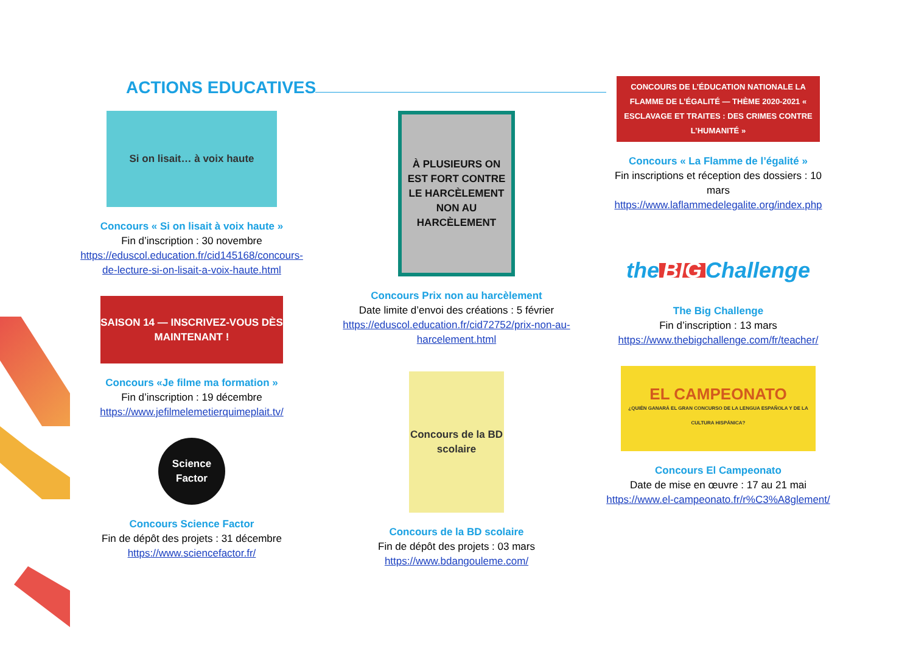ACTIONS EDUCATIVES
Si on lisait… à voix haute
Concours « Si on lisait à voix haute »
Fin d’inscription : 30 novembre
https://eduscol.education.fr/cid145168/concours-de-lecture-si-on-lisait-a-voix-haute.html
SAISON 14 — INSCRIVEZ-VOUS DÈS MAINTENANT !
Concours «Je filme ma formation »
Fin d’inscription : 19 décembre
https://www.jefilmelemetierquimeplait.tv/
Science Factor
Concours Science Factor
Fin de dépôt des projets : 31 décembre
https://www.sciencefactor.fr/
À PLUSIEURS ON EST FORT CONTRE LE HARCÈLEMENT
NON AU HARCÈLEMENT
Concours Prix non au harcèlement
Date limite d’envoi des créations : 5 février
https://eduscol.education.fr/cid72752/prix-non-au-harcelement.html
Concours de la BD scolaire
Concours de la BD scolaire
Fin de dépôt des projets : 03 mars
https://www.bdangouleme.com/
CONCOURS DE L’ÉDUCATION NATIONALE LA FLAMME DE L’ÉGALITÉ — THÈME 2020-2021 « ESCLAVAGE ET TRAITES : DES CRIMES CONTRE L’HUMANITÉ »
Concours « La Flamme de l’égalité »
Fin inscriptions et réception des dossiers : 10 mars
https://www.laflammedelegalite.org/index.php
the BIG Challenge
The Big Challenge
Fin d’inscription : 13 mars
https://www.thebigchallenge.com/fr/teacher/
EL CAMPEONATO
¿QUIÉN GANARÁ EL GRAN CONCURSO DE LA LENGUA ESPAÑOLA Y DE LA CULTURA HISPÁNICA?
Concours El Campeonato
Date de mise en œuvre : 17 au 21 mai
https://www.el-campeonato.fr/r%C3%A8glement/